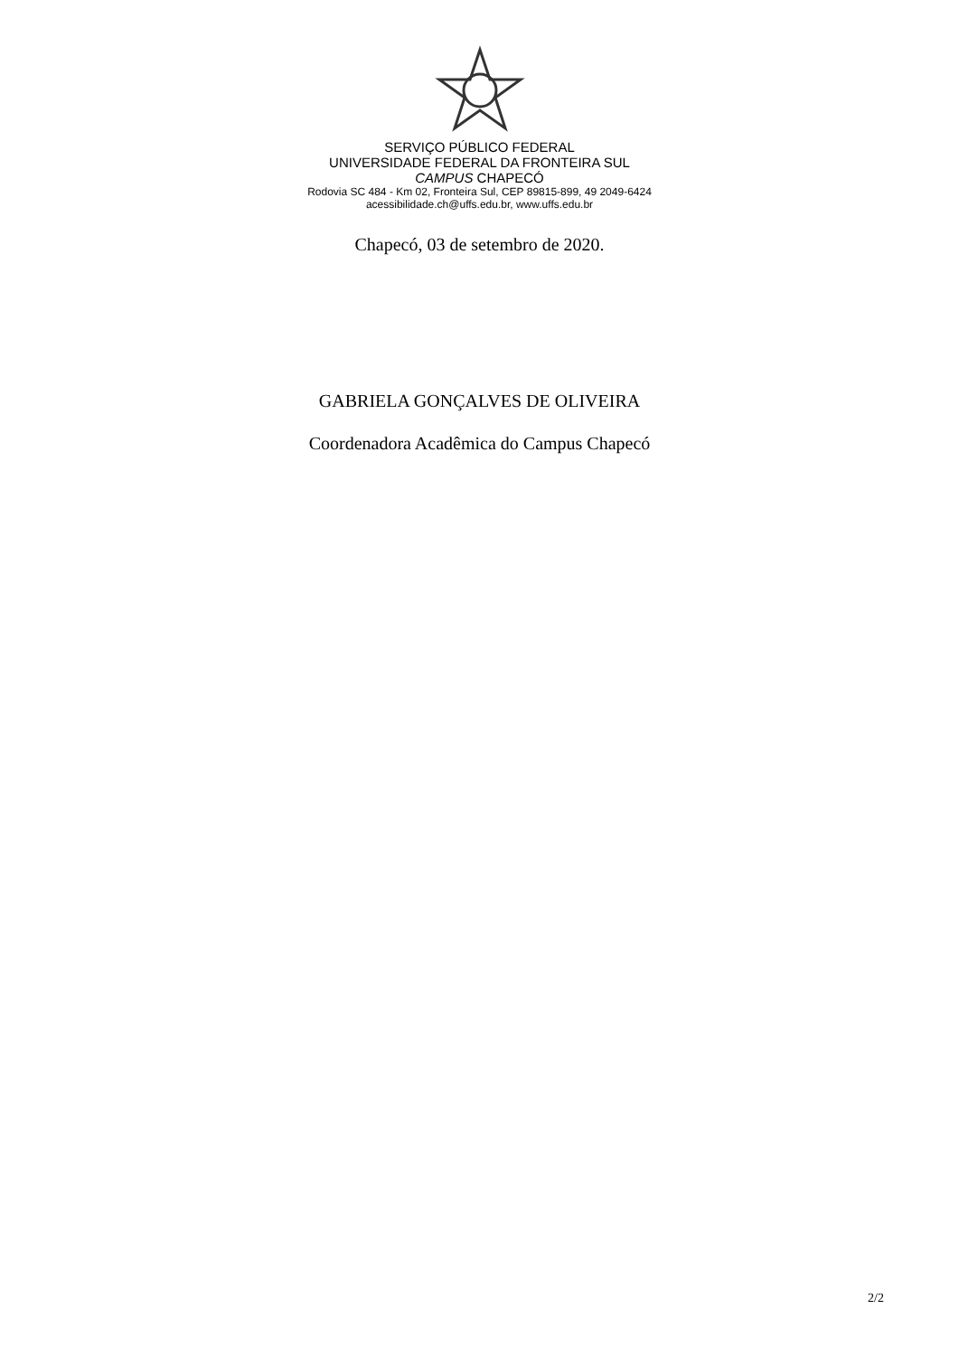SERVIÇO PÚBLICO FEDERAL
UNIVERSIDADE FEDERAL DA FRONTEIRA SUL
CAMPUS CHAPECÓ
Rodovia SC 484 - Km 02, Fronteira Sul, CEP 89815-899, 49 2049-6424
acessibilidade.ch@uffs.edu.br, www.uffs.edu.br
Chapecó, 03 de setembro de 2020.
GABRIELA GONÇALVES DE OLIVEIRA
Coordenadora Acadêmica do Campus Chapecó
2/2